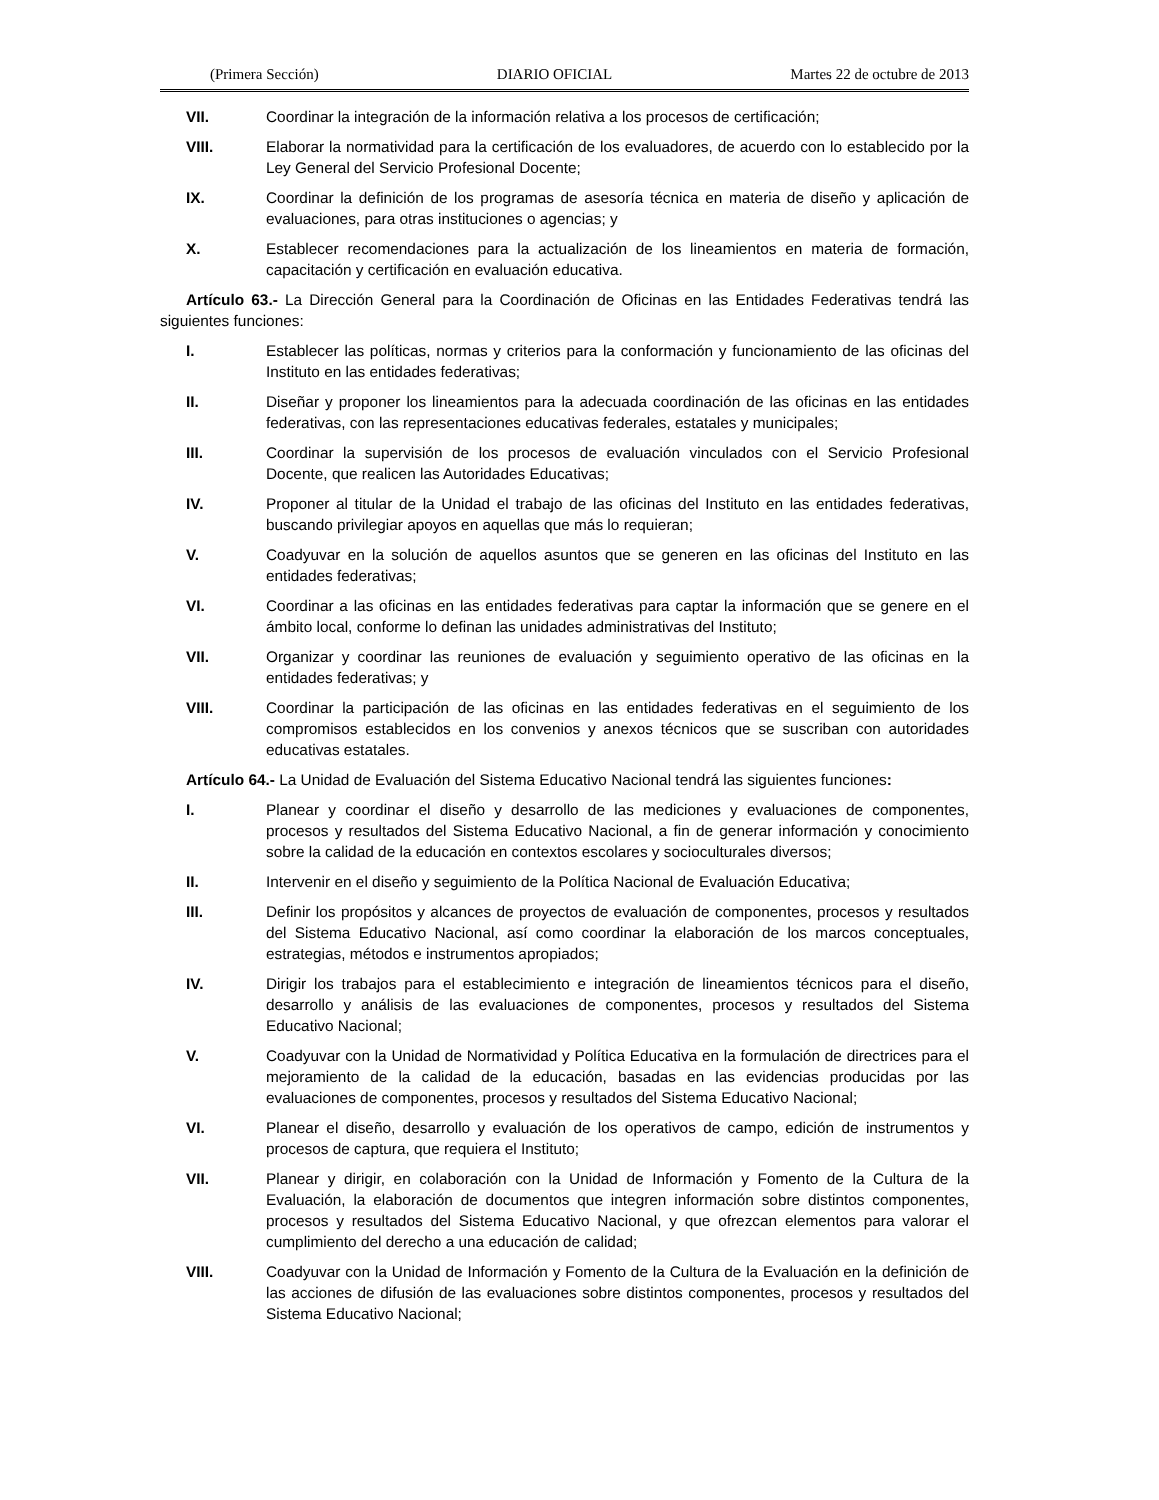(Primera Sección) DIARIO OFICIAL Martes 22 de octubre de 2013
VII. Coordinar la integración de la información relativa a los procesos de certificación;
VIII. Elaborar la normatividad para la certificación de los evaluadores, de acuerdo con lo establecido por la Ley General del Servicio Profesional Docente;
IX. Coordinar la definición de los programas de asesoría técnica en materia de diseño y aplicación de evaluaciones, para otras instituciones o agencias; y
X. Establecer recomendaciones para la actualización de los lineamientos en materia de formación, capacitación y certificación en evaluación educativa.
Artículo 63.- La Dirección General para la Coordinación de Oficinas en las Entidades Federativas tendrá las siguientes funciones:
I. Establecer las políticas, normas y criterios para la conformación y funcionamiento de las oficinas del Instituto en las entidades federativas;
II. Diseñar y proponer los lineamientos para la adecuada coordinación de las oficinas en las entidades federativas, con las representaciones educativas federales, estatales y municipales;
III. Coordinar la supervisión de los procesos de evaluación vinculados con el Servicio Profesional Docente, que realicen las Autoridades Educativas;
IV. Proponer al titular de la Unidad el trabajo de las oficinas del Instituto en las entidades federativas, buscando privilegiar apoyos en aquellas que más lo requieran;
V. Coadyuvar en la solución de aquellos asuntos que se generen en las oficinas del Instituto en las entidades federativas;
VI. Coordinar a las oficinas en las entidades federativas para captar la información que se genere en el ámbito local, conforme lo definan las unidades administrativas del Instituto;
VII. Organizar y coordinar las reuniones de evaluación y seguimiento operativo de las oficinas en la entidades federativas; y
VIII. Coordinar la participación de las oficinas en las entidades federativas en el seguimiento de los compromisos establecidos en los convenios y anexos técnicos que se suscriban con autoridades educativas estatales.
Artículo 64.- La Unidad de Evaluación del Sistema Educativo Nacional tendrá las siguientes funciones:
I. Planear y coordinar el diseño y desarrollo de las mediciones y evaluaciones de componentes, procesos y resultados del Sistema Educativo Nacional, a fin de generar información y conocimiento sobre la calidad de la educación en contextos escolares y socioculturales diversos;
II. Intervenir en el diseño y seguimiento de la Política Nacional de Evaluación Educativa;
III. Definir los propósitos y alcances de proyectos de evaluación de componentes, procesos y resultados del Sistema Educativo Nacional, así como coordinar la elaboración de los marcos conceptuales, estrategias, métodos e instrumentos apropiados;
IV. Dirigir los trabajos para el establecimiento e integración de lineamientos técnicos para el diseño, desarrollo y análisis de las evaluaciones de componentes, procesos y resultados del Sistema Educativo Nacional;
V. Coadyuvar con la Unidad de Normatividad y Política Educativa en la formulación de directrices para el mejoramiento de la calidad de la educación, basadas en las evidencias producidas por las evaluaciones de componentes, procesos y resultados del Sistema Educativo Nacional;
VI. Planear el diseño, desarrollo y evaluación de los operativos de campo, edición de instrumentos y procesos de captura, que requiera el Instituto;
VII. Planear y dirigir, en colaboración con la Unidad de Información y Fomento de la Cultura de la Evaluación, la elaboración de documentos que integren información sobre distintos componentes, procesos y resultados del Sistema Educativo Nacional, y que ofrezcan elementos para valorar el cumplimiento del derecho a una educación de calidad;
VIII. Coadyuvar con la Unidad de Información y Fomento de la Cultura de la Evaluación en la definición de las acciones de difusión de las evaluaciones sobre distintos componentes, procesos y resultados del Sistema Educativo Nacional;